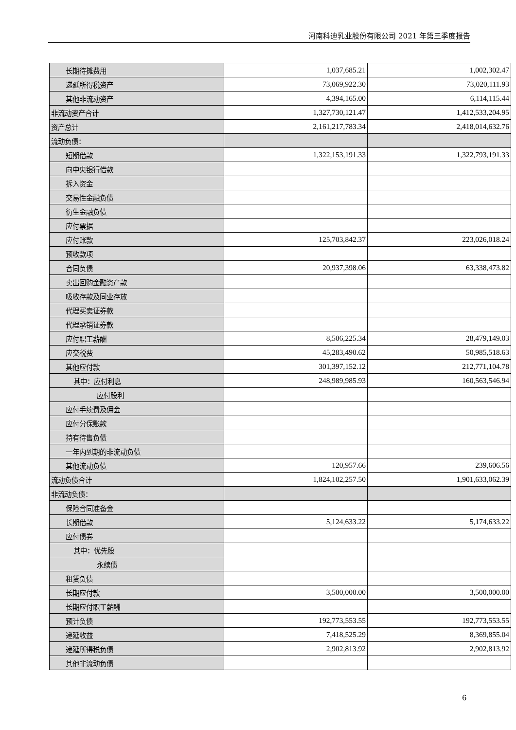河南科迪乳业股份有限公司 2021 年第三季度报告
| 长期待摊费用 | 1,037,685.21 | 1,002,302.47 |
| 递延所得税资产 | 73,069,922.30 | 73,020,111.93 |
| 其他非流动资产 | 4,394,165.00 | 6,114,115.44 |
| 非流动资产合计 | 1,327,730,121.47 | 1,412,533,204.95 |
| 资产总计 | 2,161,217,783.34 | 2,418,014,632.76 |
| 流动负债： | | |
| 短期借款 | 1,322,153,191.33 | 1,322,793,191.33 |
| 向中央银行借款 | | |
| 拆入资金 | | |
| 交易性金融负债 | | |
| 衍生金融负债 | | |
| 应付票据 | | |
| 应付账款 | 125,703,842.37 | 223,026,018.24 |
| 预收款项 | | |
| 合同负债 | 20,937,398.06 | 63,338,473.82 |
| 卖出回购金融资产款 | | |
| 吸收存款及同业存放 | | |
| 代理买卖证券款 | | |
| 代理承销证券款 | | |
| 应付职工薪酬 | 8,506,225.34 | 28,479,149.03 |
| 应交税费 | 45,283,490.62 | 50,985,518.63 |
| 其他应付款 | 301,397,152.12 | 212,771,104.78 |
| 其中：应付利息 | 248,989,985.93 | 160,563,546.94 |
| 应付股利 | | |
| 应付手续费及佣金 | | |
| 应付分保账款 | | |
| 持有待售负债 | | |
| 一年内到期的非流动负债 | | |
| 其他流动负债 | 120,957.66 | 239,606.56 |
| 流动负债合计 | 1,824,102,257.50 | 1,901,633,062.39 |
| 非流动负债： | | |
| 保险合同准备金 | | |
| 长期借款 | 5,124,633.22 | 5,174,633.22 |
| 应付债券 | | |
| 其中：优先股 | | |
| 永续债 | | |
| 租赁负债 | | |
| 长期应付款 | 3,500,000.00 | 3,500,000.00 |
| 长期应付职工薪酬 | | |
| 预计负债 | 192,773,553.55 | 192,773,553.55 |
| 递延收益 | 7,418,525.29 | 8,369,855.04 |
| 递延所得税负债 | 2,902,813.92 | 2,902,813.92 |
| 其他非流动负债 | | |
6